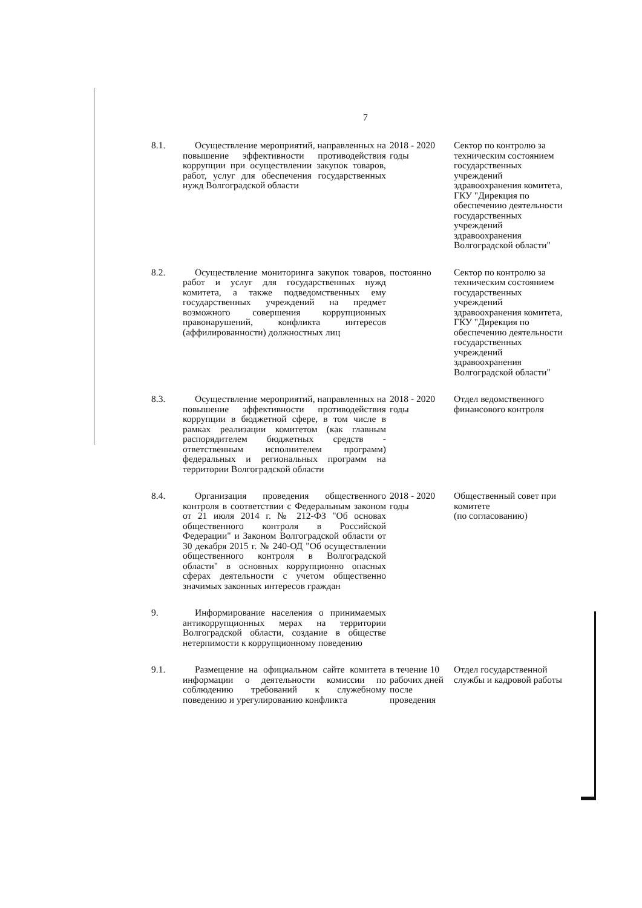7
| 8.1. | Осуществление мероприятий, направленных на повышение эффективности противодействия коррупции при осуществлении закупок товаров, работ, услуг для обеспечения государственных нужд Волгоградской области | 2018 - 2020 годы | Сектор по контролю за техническим состоянием государственных учреждений здравоохранения комитета, ГКУ "Дирекция по обеспечению деятельности государственных учреждений здравоохранения Волгоградской области" |
| 8.2. | Осуществление мониторинга закупок товаров, работ и услуг для государственных нужд комитета, а также подведомственных ему государственных учреждений на предмет возможного совершения коррупционных правонарушений, конфликта интересов (аффилированности) должностных лиц | постоянно | Сектор по контролю за техническим состоянием государственных учреждений здравоохранения комитета, ГКУ "Дирекция по обеспечению деятельности государственных учреждений здравоохранения Волгоградской области" |
| 8.3. | Осуществление мероприятий, направленных на повышение эффективности противодействия коррупции в бюджетной сфере, в том числе в рамках реализации комитетом (как главным распорядителем бюджетных средств - ответственным исполнителем программ) федеральных и региональных программ на территории Волгоградской области | 2018 - 2020 годы | Отдел ведомственного финансового контроля |
| 8.4. | Организация проведения общественного контроля в соответствии с Федеральным законом от 21 июля 2014 г. № 212-ФЗ "Об основах общественного контроля в Российской Федерации" и Законом Волгоградской области от 30 декабря 2015 г. № 240-ОД "Об осуществлении общественного контроля в Волгоградской области" в основных коррупционно опасных сферах деятельности с учетом общественно значимых законных интересов граждан | 2018 - 2020 годы | Общественный совет при комитете (по согласованию) |
| 9. | Информирование населения о принимаемых антикоррупционных мерах на территории Волгоградской области, создание в обществе нетерпимости к коррупционному поведению | | |
| 9.1. | Размещение на официальном сайте комитета информации о деятельности комиссии по соблюдению требований к служебному поведению и урегулированию конфликта | в течение 10 рабочих дней после проведения | Отдел государственной службы и кадровой работы |